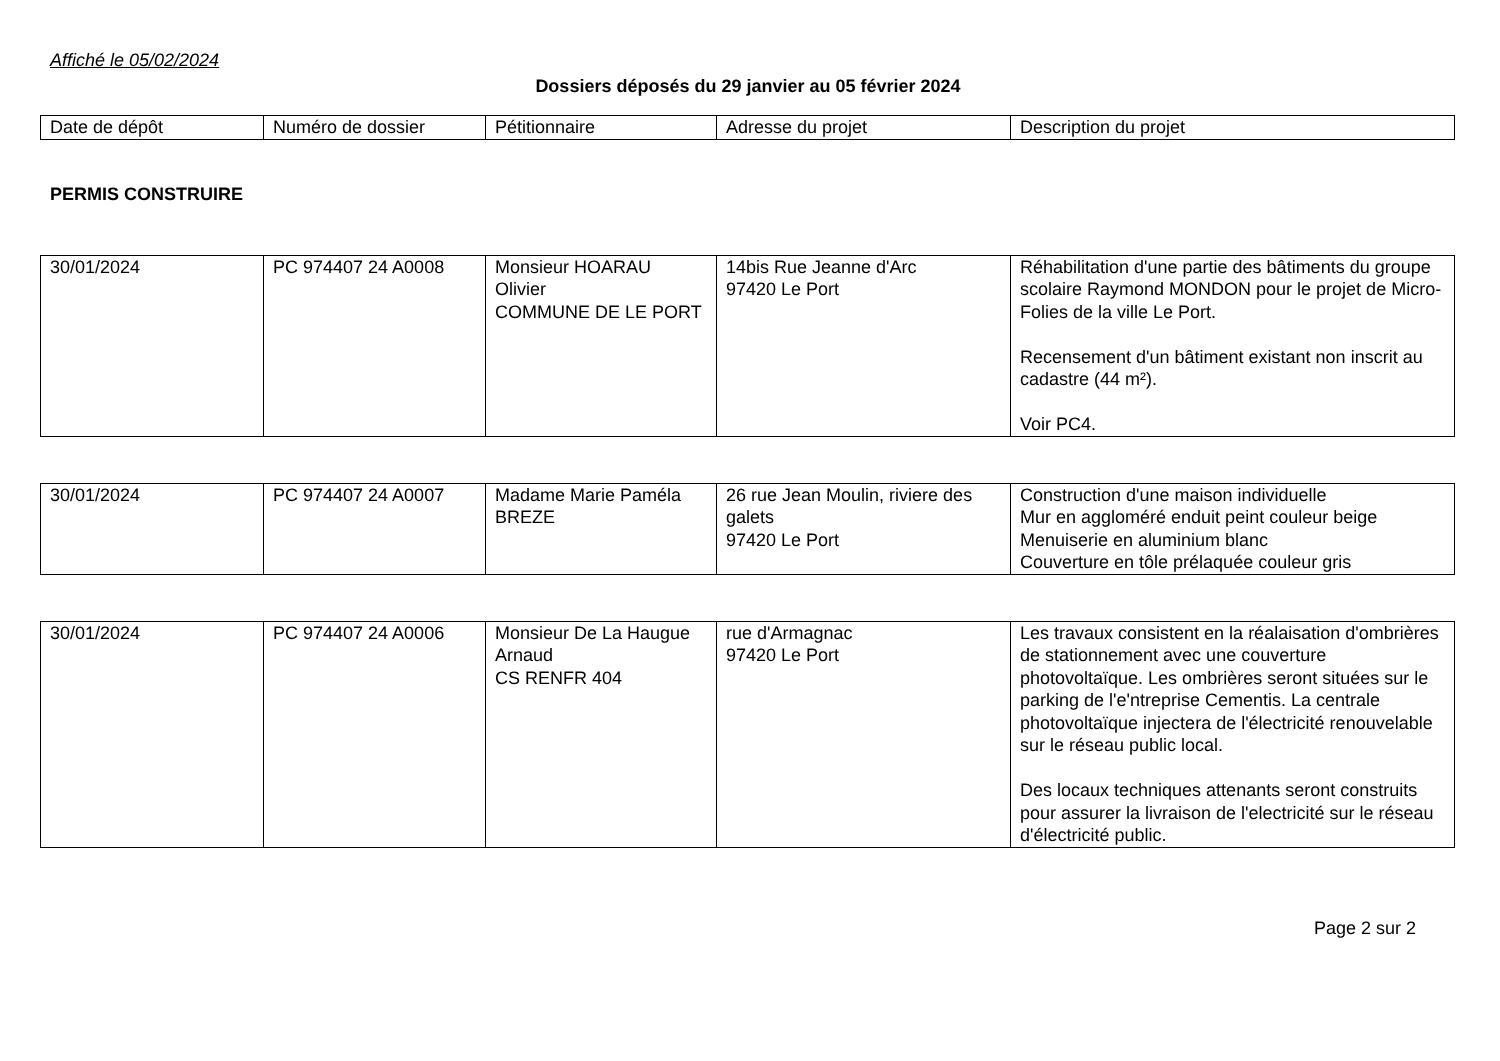Affiché le 05/02/2024
Dossiers déposés du 29 janvier au 05 février 2024
| Date de dépôt | Numéro de dossier | Pétitionnaire | Adresse du projet | Description du projet |
PERMIS CONSTRUIRE
| 30/01/2024 | PC 974407 24 A0008 | Monsieur HOARAU Olivier COMMUNE DE LE PORT | 14bis Rue Jeanne d'Arc 97420 Le Port | Réhabilitation d'une partie des bâtiments du groupe scolaire Raymond MONDON pour le projet de Micro-Folies de la ville Le Port. Recensement d'un bâtiment existant non inscrit au cadastre (44 m²). Voir PC4. |
| 30/01/2024 | PC 974407 24 A0007 | Madame Marie Paméla BREZE | 26 rue Jean Moulin, riviere des galets 97420 Le Port | Construction d'une maison individuelle Mur en aggloméré enduit peint couleur beige Menuiserie en aluminium blanc Couverture en tôle prélaquée couleur gris |
| 30/01/2024 | PC 974407 24 A0006 | Monsieur De La Haugue Arnaud CS RENFR 404 | rue d'Armagnac 97420 Le Port | Les travaux consistent en la réalaisation d'ombrières de stationnement avec une couverture photovoltaïque. Les ombrières seront situées sur le parking de l'e'ntreprise Cementis. La centrale photovoltaïque injectera de l'électricité renouvelable sur le réseau public local. Des locaux techniques attenants seront construits pour assurer la livraison de l'electricité sur le réseau d'électricité public. |
Page 2 sur 2